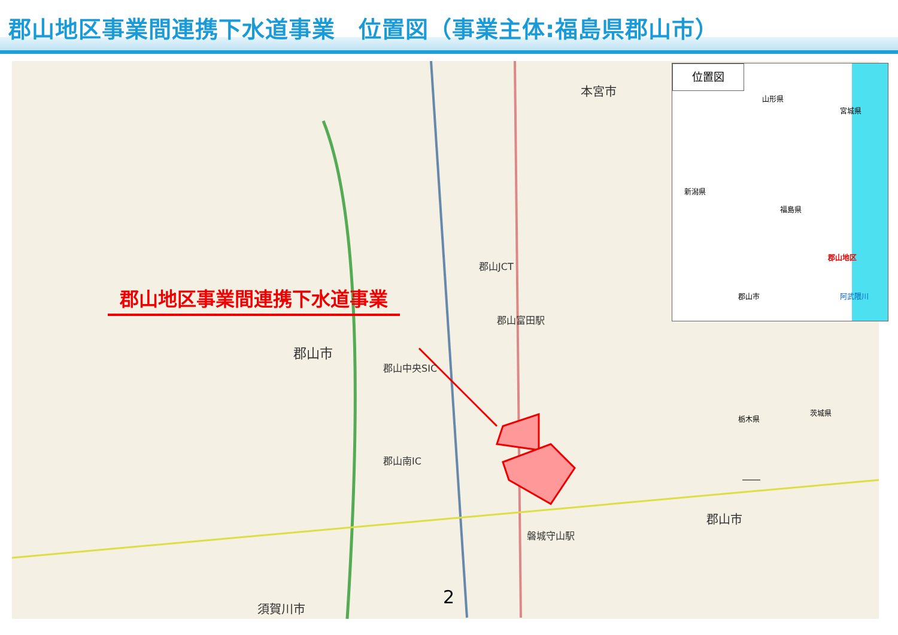郡山地区事業間連携下水道事業　位置図（事業主体:福島県郡山市）
郡山市
本宮市
郡山市
須賀川市
郡山JCT
郡山中央SIC
郡山南IC
郡山富田駅
磐城守山駅
郡山地区事業間連携下水道事業
位置図
山形県
宮城県
新潟県
福島県
郡山地区
郡山市 阿武隈川
栃木県
茨城県
2